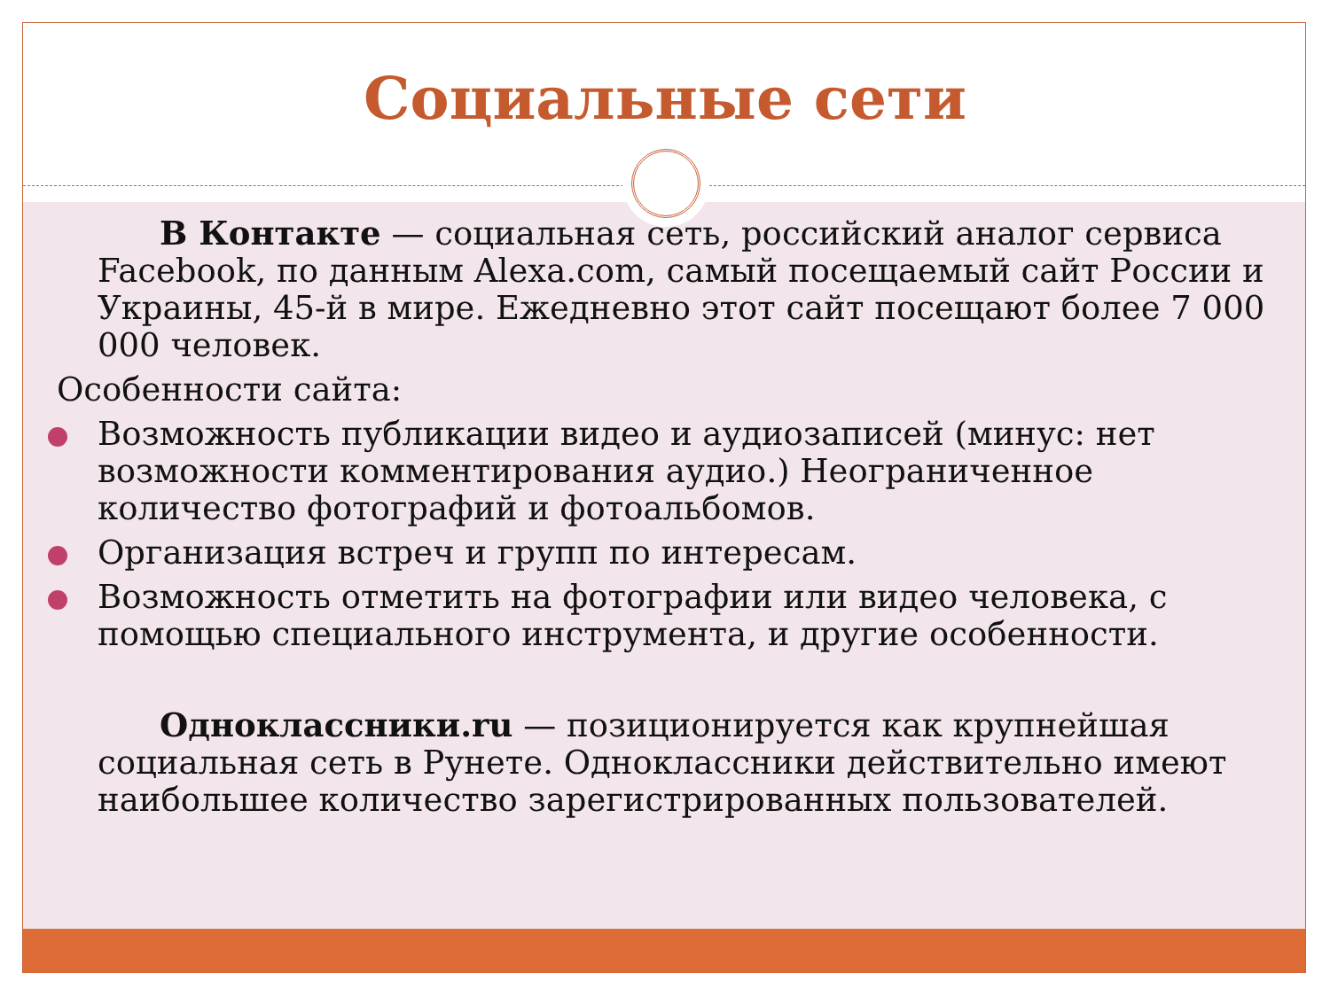Социальные сети
В Контакте — социальная сеть, российский аналог сервиса Facebook, по данным Alexa.com, самый посещаемый сайт России и Украины, 45-й в мире. Ежедневно этот сайт посещают более 7 000 000 человек.
Особенности сайта:
Возможность публикации видео и аудиозаписей (минус: нет возможности комментирования аудио.) Неограниченное количество фотографий и фотоальбомов.
Организация встреч и групп по интересам.
Возможность отметить на фотографии или видео человека, с помощью специального инструмента, и другие особенности.
Одноклассники.ru — позиционируется как крупнейшая социальная сеть в Рунете. Одноклассники действительно имеют наибольшее количество зарегистрированных пользователей.